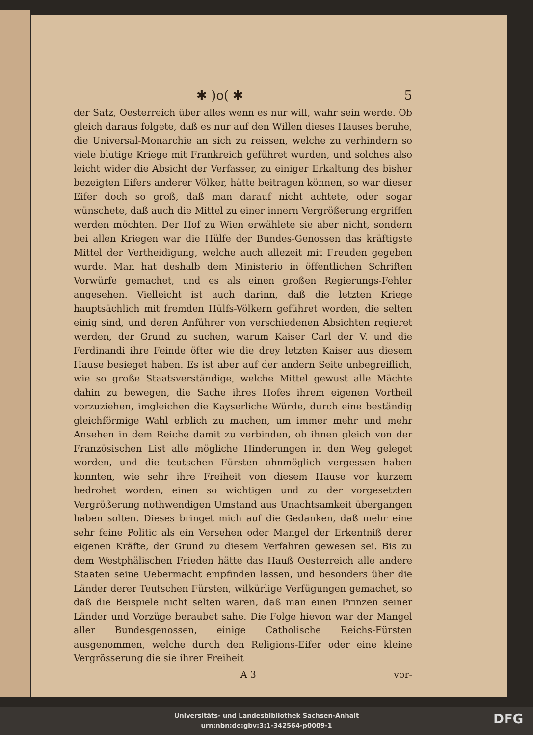✱ )o( ✱ 5
der Satz, Oesterreich über alles wenn es nur will, wahr sein werde. Ob gleich daraus folgete, daß es nur auf den Willen dieses Hauses beruhe, die Universal-Monarchie an sich zu reissen, welche zu verhindern so viele blutige Kriege mit Frankreich geführet wurden, und solches also leicht wider die Absicht der Verfasser, zu einiger Erkaltung des bisher bezeigten Eifers anderer Völker, hätte beitragen können, so war dieser Eifer doch so groß, daß man darauf nicht achtete, oder sogar wünschete, daß auch die Mittel zu einer innern Vergrößerung ergriffen werden möchten. Der Hof zu Wien erwählete sie aber nicht, sondern bei allen Kriegen war die Hülfe der Bundes-Genossen das kräftigste Mittel der Vertheidigung, welche auch allezeit mit Freuden gegeben wurde. Man hat deshalb dem Ministerio in öffentlichen Schriften Vorwürfe gemachet, und es als einen großen Regierungs-Fehler angesehen. Vielleicht ist auch darinn, daß die letzten Kriege hauptsächlich mit fremden Hülfs-Völkern geführet worden, die selten einig sind, und deren Anführer von verschiedenen Absichten regieret werden, der Grund zu suchen, warum Kaiser Carl der V. und die Ferdinandi ihre Feinde öfter wie die drey letzten Kaiser aus diesem Hause besieget haben. Es ist aber auf der andern Seite unbegreiflich, wie so große Staatsverständige, welche Mittel gewust alle Mächte dahin zu bewegen, die Sache ihres Hofes ihrem eigenen Vortheil vorzuziehen, imgleichen die Kayserliche Würde, durch eine beständig gleichförmige Wahl erblich zu machen, um immer mehr und mehr Ansehen in dem Reiche damit zu verbinden, ob ihnen gleich von der Französischen List alle mögliche Hinderungen in den Weg geleget worden, und die teutschen Fürsten ohnmöglich vergessen haben konnten, wie sehr ihre Freiheit von diesem Hause vor kurzem bedrohet worden, einen so wichtigen und zu der vorgesetzten Vergrößerung nothwendigen Umstand aus Unachtsamkeit übergangen haben solten. Dieses bringet mich auf die Gedanken, daß mehr eine sehr feine Politic als ein Versehen oder Mangel der Erkentniß derer eigenen Kräfte, der Grund zu diesem Verfahren gewesen sei. Bis zu dem Westphälischen Frieden hätte das Hauß Oesterreich alle andere Staaten seine Uebermacht empfinden lassen, und besonders über die Länder derer Teutschen Fürsten, wilkürlige Verfügungen gemachet, so daß die Beispiele nicht selten waren, daß man einen Prinzen seiner Länder und Vorzüge beraubet sahe. Die Folge hievon war der Mangel aller Bundesgenossen, einige Catholische Reichs-Fürsten ausgenommen, welche durch den Religions-Eifer oder eine kleine Vergrösserung die sie ihrer Freiheit
A 3 vor-
Universitäts- und Landesbibliothek Sachsen-Anhalt
urn:nbn:de:gbv:3:1-342564-p0009-1
DFG